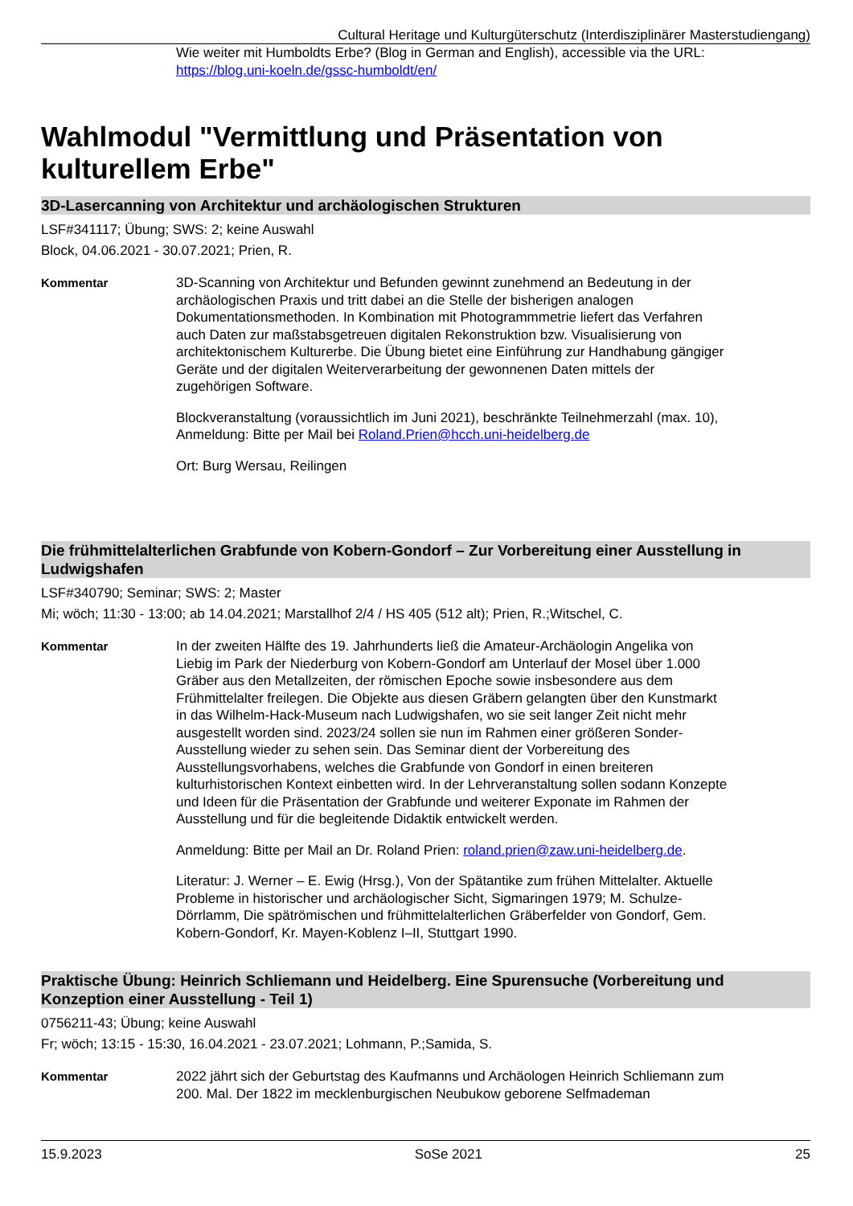Cultural Heritage und Kulturgüterschutz (Interdisziplinärer Masterstudiengang)
Wie weiter mit Humboldts Erbe? (Blog in German and English), accessible via the URL: https://blog.uni-koeln.de/gssc-humboldt/en/
Wahlmodul "Vermittlung und Präsentation von kulturellem Erbe"
3D-Lasercanning von Architektur und archäologischen Strukturen
LSF#341117; Übung; SWS: 2; keine Auswahl
Block, 04.06.2021 - 30.07.2021; Prien, R.
Kommentar 3D-Scanning von Architektur und Befunden gewinnt zunehmend an Bedeutung in der archäologischen Praxis und tritt dabei an die Stelle der bisherigen analogen Dokumentationsmethoden. In Kombination mit Photogrammmetrie liefert das Verfahren auch Daten zur maßstabsgetreuen digitalen Rekonstruktion bzw. Visualisierung von architektonischem Kulturerbe. Die Übung bietet eine Einführung zur Handhabung gängiger Geräte und der digitalen Weiterverarbeitung der gewonnenen Daten mittels der zugehörigen Software.
Blockveranstaltung (voraussichtlich im Juni 2021), beschränkte Teilnehmerzahl (max. 10), Anmeldung: Bitte per Mail bei Roland.Prien@hcch.uni-heidelberg.de
Ort: Burg Wersau, Reilingen
Die frühmittelalterlichen Grabfunde von Kobern-Gondorf – Zur Vorbereitung einer Ausstellung in Ludwigshafen
LSF#340790; Seminar; SWS: 2; Master
Mi; wöch; 11:30 - 13:00; ab 14.04.2021; Marstallhof 2/4 / HS 405 (512 alt); Prien, R.;Witschel, C.
Kommentar In der zweiten Hälfte des 19. Jahrhunderts ließ die Amateur-Archäologin Angelika von Liebig im Park der Niederburg von Kobern-Gondorf am Unterlauf der Mosel über 1.000 Gräber aus den Metallzeiten, der römischen Epoche sowie insbesondere aus dem Frühmittelalter freilegen. Die Objekte aus diesen Gräbern gelangten über den Kunstmarkt in das Wilhelm-Hack-Museum nach Ludwigshafen, wo sie seit langer Zeit nicht mehr ausgestellt worden sind. 2023/24 sollen sie nun im Rahmen einer größeren Sonder-Ausstellung wieder zu sehen sein. Das Seminar dient der Vorbereitung des Ausstellungsvorhabens, welches die Grabfunde von Gondorf in einen breiteren kulturhistorischen Kontext einbetten wird. In der Lehrveranstaltung sollen sodann Konzepte und Ideen für die Präsentation der Grabfunde und weiterer Exponate im Rahmen der Ausstellung und für die begleitende Didaktik entwickelt werden.
Anmeldung: Bitte per Mail an Dr. Roland Prien: roland.prien@zaw.uni-heidelberg.de.
Literatur: J. Werner – E. Ewig (Hrsg.), Von der Spätantike zum frühen Mittelalter. Aktuelle Probleme in historischer und archäologischer Sicht, Sigmaringen 1979; M. Schulze-Dörrlamm, Die spätrömischen und frühmittelalterlichen Gräberfelder von Gondorf, Gem. Kobern-Gondorf, Kr. Mayen-Koblenz I–II, Stuttgart 1990.
Praktische Übung: Heinrich Schliemann und Heidelberg. Eine Spurensuche (Vorbereitung und Konzeption einer Ausstellung - Teil 1)
0756211-43; Übung; keine Auswahl
Fr; wöch; 13:15 - 15:30, 16.04.2021 - 23.07.2021; Lohmann, P.;Samida, S.
Kommentar 2022 jährt sich der Geburtstag des Kaufmanns und Archäologen Heinrich Schliemann zum 200. Mal. Der 1822 im mecklenburgischen Neubukow geborene Selfmademan
15.9.2023 SoSe 2021 25